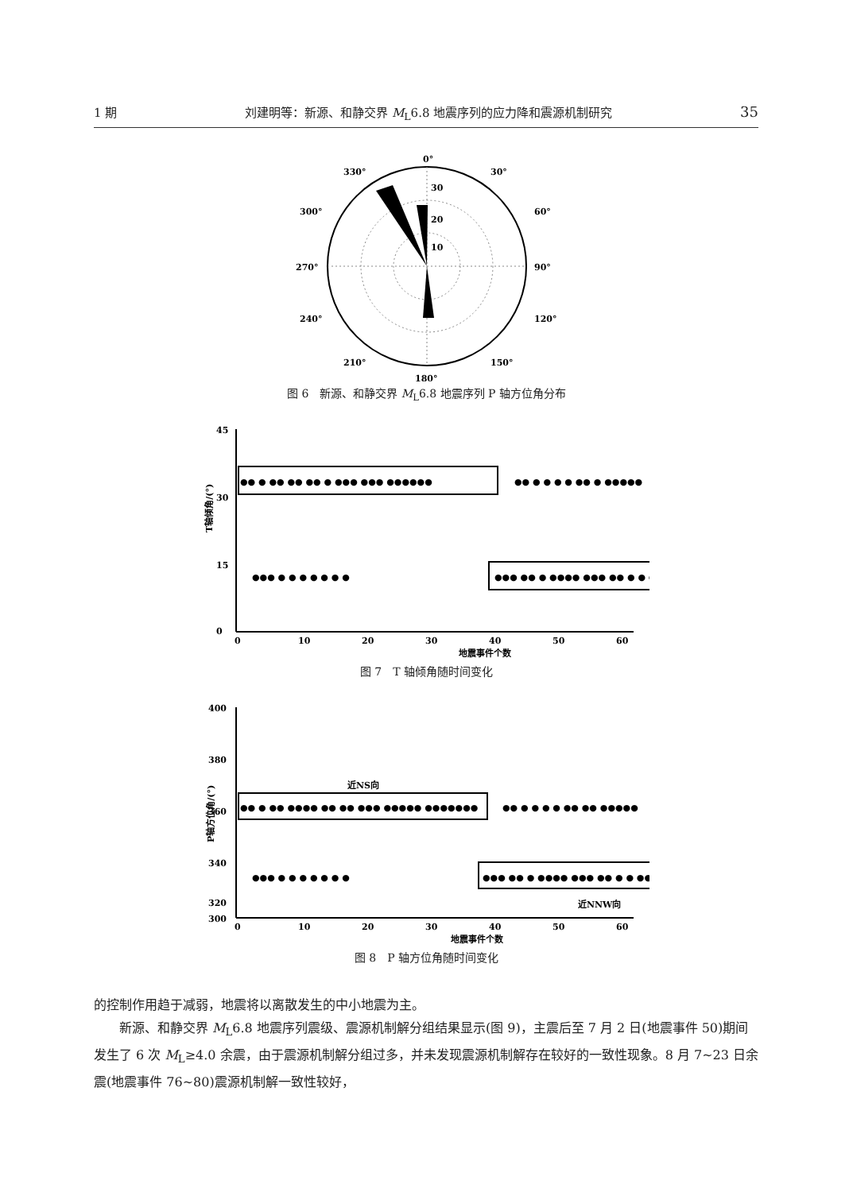1 期 刘建明等：新源、和静交界 M<sub>L</sub>6.8 地震序列的应力降和震源机制研究 35
0°
30°
60°
90°
120°
150°
180°
210°
240°
270°
300°
330°
30
20
10
图 6　新源、和静交界 M<sub>L</sub>6.8 地震序列 P 轴方位角分布
45
30
15
0
0
10
20
30
40
50
60
地震事件个数
T轴倾角/(°)
●● ● ●● ●● ●● ● ●●● ●●● ●●●●●●
●● ● ● ● ● ●● ● ●●●●●
●●● ● ● ● ● ● ● ●
●●● ●● ● ●●●● ●●● ●● ● ● ●●●●
图 7　T 轴倾角随时间变化
400
380
360
340
320
300
0
10
20
30
40
50
60
地震事件个数
P轴方位角/(°)
近NS向
近NNW向
●● ● ●● ●●●● ●● ●● ●●● ●●●●● ●●●●●●●
●● ● ● ● ● ●● ●● ●●●●●
●●● ● ● ● ● ● ● ●
●●● ●● ● ●●●● ●●● ●● ● ● ●●●●
图 8　P 轴方位角随时间变化
的控制作用趋于减弱，地震将以离散发生的中小地震为主。
新源、和静交界 M<sub>L</sub>6.8 地震序列震级、震源机制解分组结果显示(图 9)，主震后至 7 月 2 日(地震事件 50)期间发生了 6 次 M<sub>L</sub>≥4.0 余震，由于震源机制解分组过多，并未发现震源机制解存在较好的一致性现象。8 月 7~23 日余震(地震事件 76~80)震源机制解一致性较好，